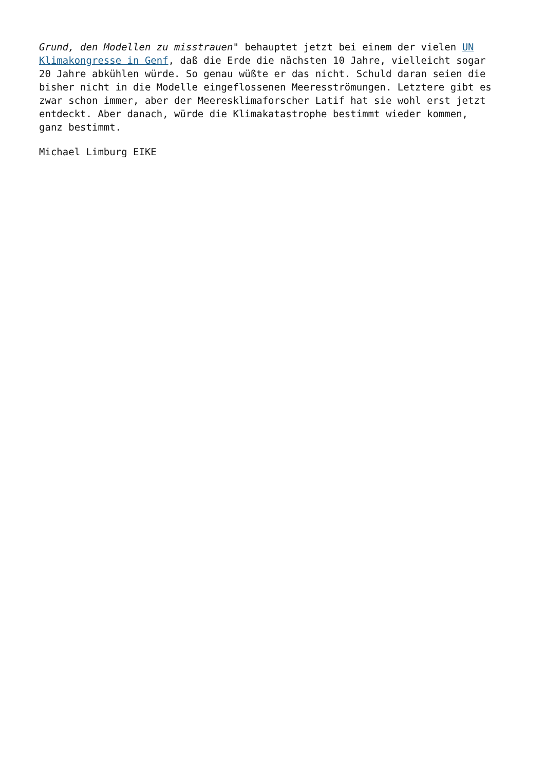Grund, den Modellen zu misstrauen" behauptet jetzt bei einem der vielen UN
Klimakongresse in Genf, daß die Erde die nächsten 10 Jahre, vielleicht sogar
20 Jahre abkühlen würde. So genau wüßte er das nicht. Schuld daran seien die
bisher nicht in die Modelle eingeflossenen Meeresströmungen. Letztere gibt es
zwar schon immer, aber der Meeresklimaforscher Latif hat sie wohl erst jetzt
entdeckt. Aber danach, würde die Klimakatastrophe bestimmt wieder kommen,
ganz bestimmt.
Michael Limburg EIKE